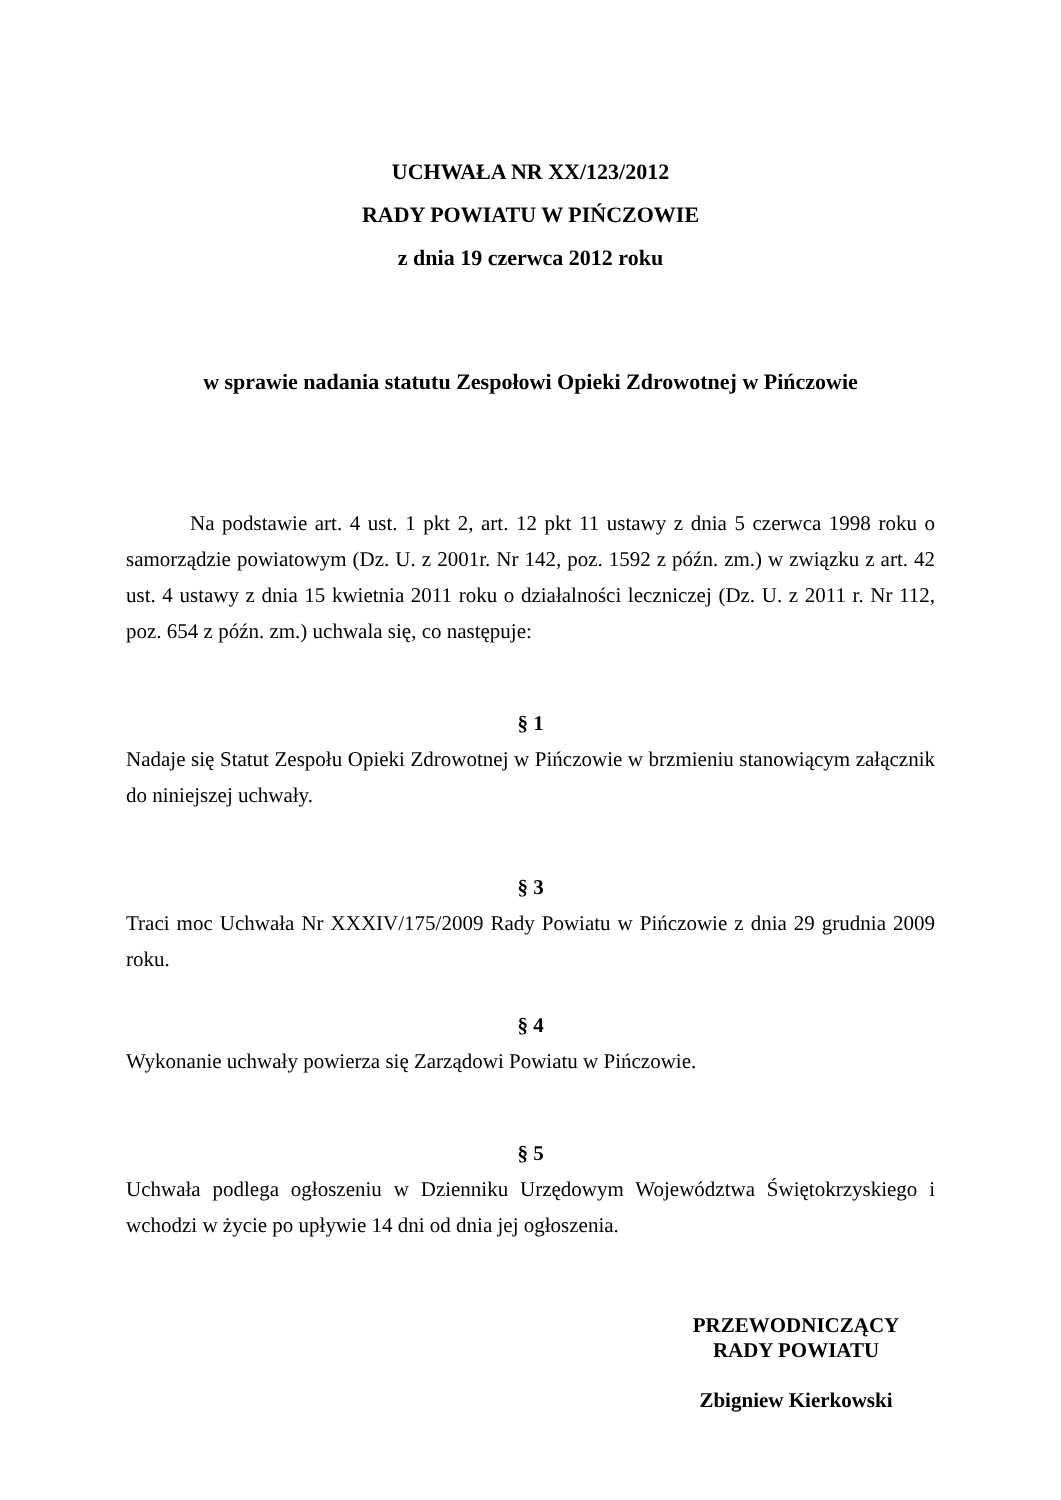UCHWAŁA NR XX/123/2012
RADY POWIATU W PIŃCZOWIE
z dnia 19 czerwca 2012 roku
w sprawie nadania statutu Zespołowi Opieki Zdrowotnej w Pińczowie
Na podstawie art. 4 ust. 1 pkt 2, art. 12 pkt 11 ustawy z dnia 5 czerwca 1998 roku o samorządzie powiatowym (Dz. U. z 2001r. Nr 142, poz. 1592 z późn. zm.) w związku z art. 42 ust. 4 ustawy z dnia 15 kwietnia 2011 roku o działalności leczniczej (Dz. U. z 2011 r. Nr 112, poz. 654 z późn. zm.) uchwala się, co następuje:
§ 1
Nadaje się Statut Zespołu Opieki Zdrowotnej w Pińczowie w brzmieniu stanowiącym załącznik do niniejszej uchwały.
§ 3
Traci moc Uchwała Nr XXXIV/175/2009 Rady Powiatu w Pińczowie z dnia 29 grudnia 2009 roku.
§ 4
Wykonanie uchwały powierza się Zarządowi Powiatu w Pińczowie.
§ 5
Uchwała podlega ogłoszeniu w Dzienniku Urzędowym Województwa Świętokrzyskiego i wchodzi w życie po upływie 14 dni od dnia jej ogłoszenia.
PRZEWODNICZĄCY
RADY POWIATU
Zbigniew Kierkowski